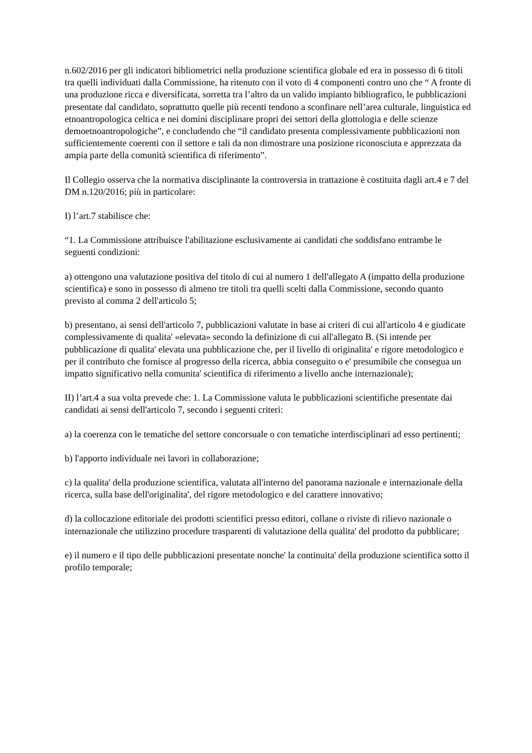n.602/2016 per gli indicatori bibliometrici nella produzione scientifica globale ed era in possesso di 6 titoli tra quelli individuati dalla Commissione, ha ritenuto con il voto di 4 componenti contro uno che “ A fronte di una produzione ricca e diversificata, sorretta tra l’altro da un valido impianto bibliografico, le pubblicazioni presentate dal candidato, soprattutto quelle più recenti tendono a sconfinare nell’area culturale, linguistica ed etnoantropologica celtica e nei domini disciplinare propri dei settori della glottologia e delle scienze demoetnoantropologiche”, e concludendo che “il candidato presenta complessivamente pubblicazioni non sufficientemente coerenti con il settore e tali da non dimostrare una posizione riconosciuta e apprezzata da ampia parte della comunità scientifica di riferimento”.
Il Collegio osserva che la normativa disciplinante la controversia in trattazione è costituita dagli art.4 e 7 del DM n.120/2016; più in particolare:
I) l’art.7 stabilisce che:
“1. La Commissione attribuisce l'abilitazione esclusivamente ai candidati che soddisfano entrambe le seguenti condizioni:
a) ottengono una valutazione positiva del titolo di cui al numero 1 dell'allegato A (impatto della produzione scientifica) e sono in possesso di almeno tre titoli tra quelli scelti dalla Commissione, secondo quanto previsto al comma 2 dell'articolo 5;
b) presentano, ai sensi dell'articolo 7, pubblicazioni valutate in base ai criteri di cui all'articolo 4 e giudicate complessivamente di qualita' «elevata» secondo la definizione di cui all'allegato B. (Si intende per pubblicazione di qualita' elevata una pubblicazione che, per il livello di originalita' e rigore metodologico e per il contributo che fornisce al progresso della ricerca, abbia conseguito o e' presumibile che consegua un impatto significativo nella comunita' scientifica di riferimento a livello anche internazionale);
II) l’art.4 a sua volta prevede che: 1. La Commissione valuta le pubblicazioni scientifiche presentate dai candidati ai sensi dell'articolo 7, secondo i seguenti criteri:
a) la coerenza con le tematiche del settore concorsuale o con tematiche interdisciplinari ad esso pertinenti;
b) l'apporto individuale nei lavori in collaborazione;
c) la qualita' della produzione scientifica, valutata all'interno del panorama nazionale e internazionale della ricerca, sulla base dell'originalita', del rigore metodologico e del carattere innovativo;
d) la collocazione editoriale dei prodotti scientifici presso editori, collane o riviste di rilievo nazionale o internazionale che utilizzino procedure trasparenti di valutazione della qualita' del prodotto da pubblicare;
e) il numero e il tipo delle pubblicazioni presentate nonche' la continuita' della produzione scientifica sotto il profilo temporale;